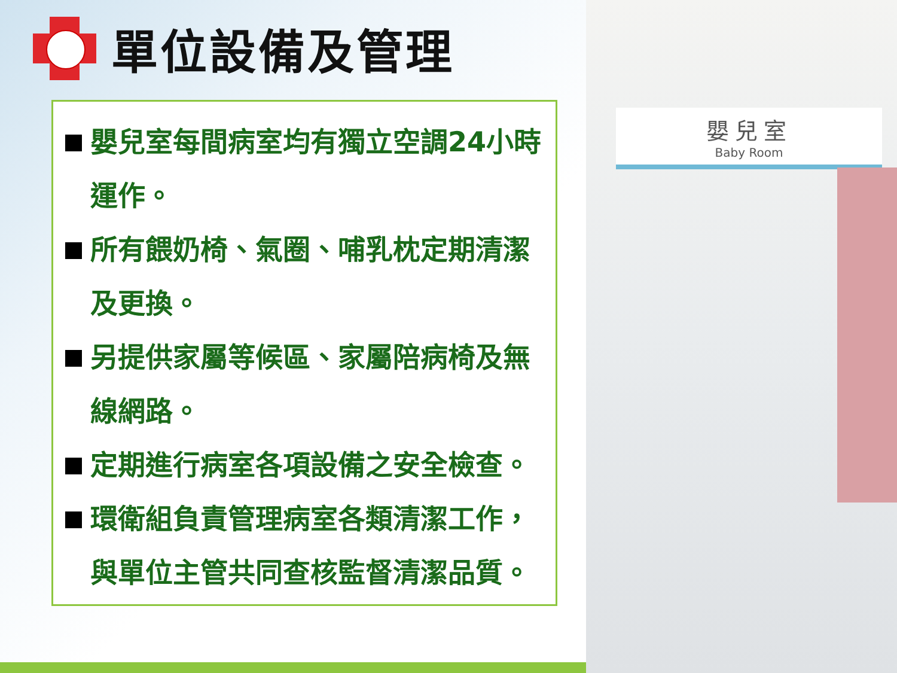單位設備及管理
嬰兒室每間病室均有獨立空調24小時運作。
所有餵奶椅、氣圈、哺乳枕定期清潔及更換。
另提供家屬等候區、家屬陪病椅及無線網路。
定期進行病室各項設備之安全檢查。
環衛組負責管理病室各類清潔工作，與單位主管共同查核監督清潔品質。
嬰兒室
Baby Room